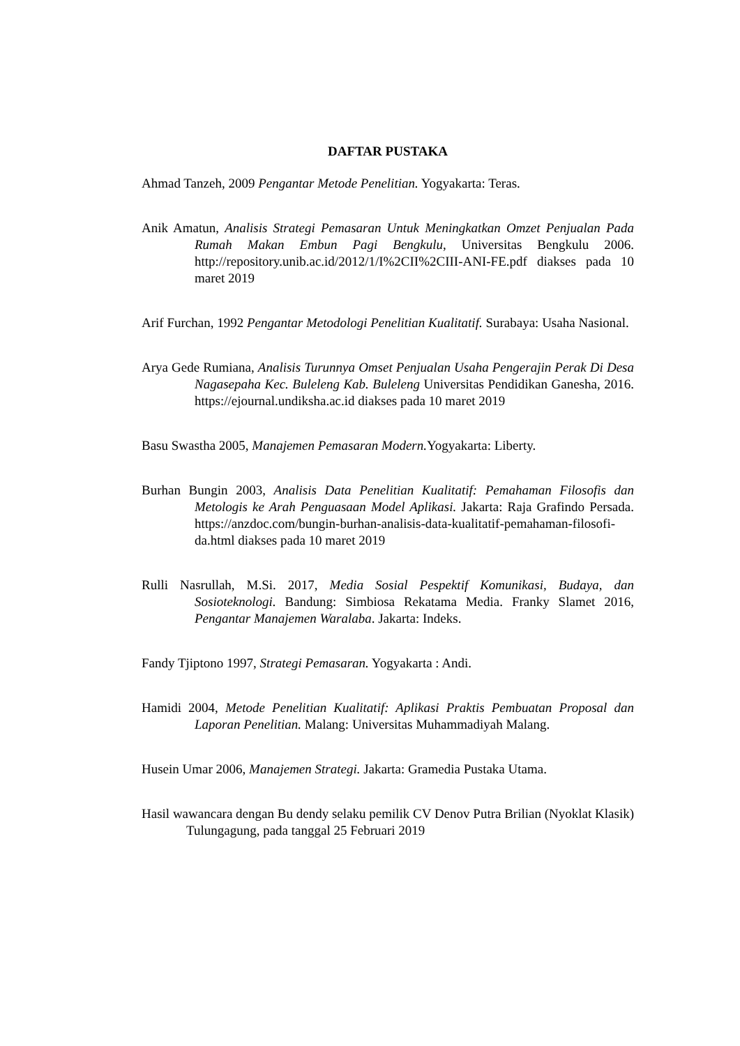DAFTAR PUSTAKA
Ahmad Tanzeh, 2009 Pengantar Metode Penelitian. Yogyakarta: Teras.
Anik Amatun, Analisis Strategi Pemasaran Untuk Meningkatkan Omzet Penjualan Pada Rumah Makan Embun Pagi Bengkulu, Universitas Bengkulu 2006. http://repository.unib.ac.id/2012/1/I%2CII%2CIII-ANI-FE.pdf diakses pada 10 maret 2019
Arif Furchan, 1992 Pengantar Metodologi Penelitian Kualitatif. Surabaya: Usaha Nasional.
Arya Gede Rumiana, Analisis Turunnya Omset Penjualan Usaha Pengerajin Perak Di Desa Nagasepaha Kec. Buleleng Kab. Buleleng Universitas Pendidikan Ganesha, 2016. https://ejournal.undiksha.ac.id diakses pada 10 maret 2019
Basu Swastha 2005, Manajemen Pemasaran Modern. Yogyakarta: Liberty.
Burhan Bungin 2003, Analisis Data Penelitian Kualitatif: Pemahaman Filosofis dan Metologis ke Arah Penguasaan Model Aplikasi. Jakarta: Raja Grafindo Persada. https://anzdoc.com/bungin-burhan-analisis-data-kualitatif-pemahaman-filosofi-da.html diakses pada 10 maret 2019
Rulli Nasrullah, M.Si. 2017, Media Sosial Pespektif Komunikasi, Budaya, dan Sosioteknologi. Bandung: Simbiosa Rekatama Media. Franky Slamet 2016, Pengantar Manajemen Waralaba. Jakarta: Indeks.
Fandy Tjiptono 1997, Strategi Pemasaran. Yogyakarta : Andi.
Hamidi 2004, Metode Penelitian Kualitatif: Aplikasi Praktis Pembuatan Proposal dan Laporan Penelitian. Malang: Universitas Muhammadiyah Malang.
Husein Umar 2006, Manajemen Strategi. Jakarta: Gramedia Pustaka Utama.
Hasil wawancara dengan Bu dendy selaku pemilik CV Denov Putra Brilian (Nyoklat Klasik) Tulungagung, pada tanggal 25 Februari 2019